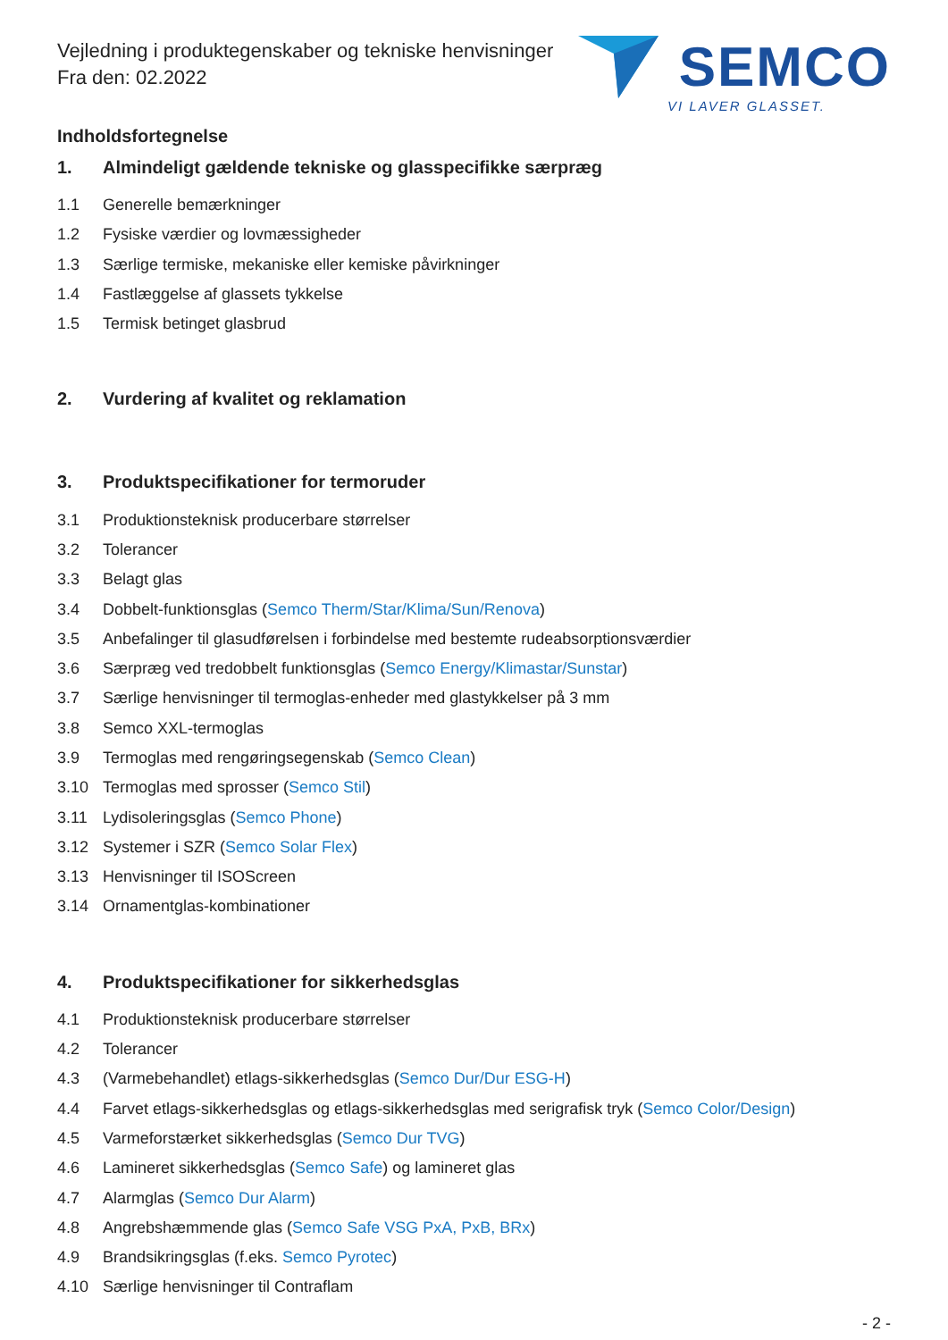Vejledning i produktegenskaber og tekniske henvisninger
Fra den: 02.2022
SEMCO
VI LAVER GLASSET.
Indholdsfortegnelse
1. Almindeligt gældende tekniske og glasspecifikke særpræg
1.1 Generelle bemærkninger
1.2 Fysiske værdier og lovmæssigheder
1.3 Særlige termiske, mekaniske eller kemiske påvirkninger
1.4 Fastlæggelse af glassets tykkelse
1.5 Termisk betinget glasbrud
2. Vurdering af kvalitet og reklamation
3. Produktspecifikationer for termoruder
3.1 Produktionsteknisk producerbare størrelser
3.2 Tolerancer
3.3 Belagt glas
3.4 Dobbelt-funktionsglas (Semco Therm/Star/Klima/Sun/Renova)
3.5 Anbefalinger til glasudførelsen i forbindelse med bestemte rudeabsorptionsværdier
3.6 Særpræg ved tredobbelt funktionsglas (Semco Energy/Klimastar/Sunstar)
3.7 Særlige henvisninger til termoglas-enheder med glastykkelser på 3 mm
3.8 Semco XXL-termoglas
3.9 Termoglas med rengøringsegenskab (Semco Clean)
3.10 Termoglas med sprosser (Semco Stil)
3.11 Lydisoleringsglas (Semco Phone)
3.12 Systemer i SZR (Semco Solar Flex)
3.13 Henvisninger til ISOScreen
3.14 Ornamentglas-kombinationer
4. Produktspecifikationer for sikkerhedsglas
4.1 Produktionsteknisk producerbare størrelser
4.2 Tolerancer
4.3 (Varmebehandlet) etlags-sikkerhedsglas (Semco Dur/Dur ESG-H)
4.4 Farvet etlags-sikkerhedsglas og etlags-sikkerhedsglas med serigrafisk tryk (Semco Color/Design)
4.5 Varmeforstærket sikkerhedsglas (Semco Dur TVG)
4.6 Lamineret sikkerhedsglas (Semco Safe) og lamineret glas
4.7 Alarmglas (Semco Dur Alarm)
4.8 Angrebshæmmende glas (Semco Safe VSG PxA, PxB, BRx)
4.9 Brandsikringsglas (f.eks. Semco Pyrotec)
4.10 Særlige henvisninger til Contraflam
- 2 -